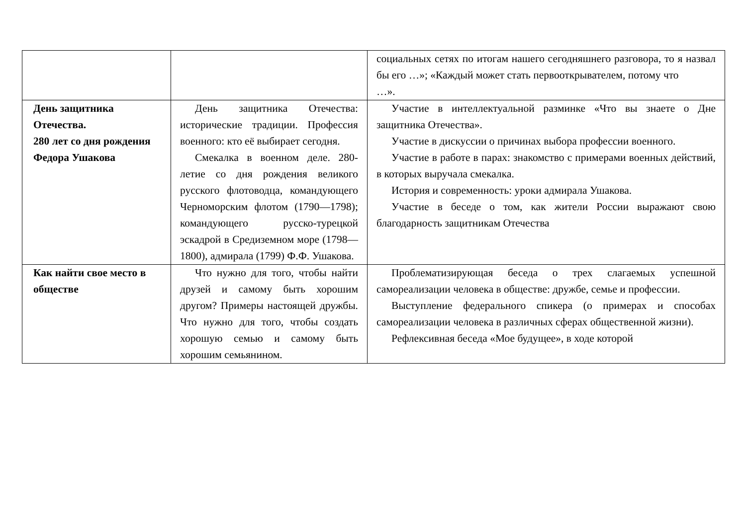| | | социальных сетях по итогам нашего сегодняшнего разговора, то я назвал бы его …»; «Каждый может стать первооткрывателем, потому что …». |
| День защитника Отечества. 280 лет со дня рождения Федора Ушакова | День защитника Отечества: исторические традиции. Профессия военного: кто её выбирает сегодня. Смекалка в военном деле. 280-летие со дня рождения великого русского флотоводца, командующего Черноморским флотом (1790—1798); командующего русско-турецкой эскадрой в Средиземном море (1798—1800), адмирала (1799) Ф.Ф. Ушакова. | Участие в интеллектуальной разминке «Что вы знаете о Дне защитника Отечества». Участие в дискуссии о причинах выбора профессии военного. Участие в работе в парах: знакомство с примерами военных действий, в которых выручала смекалка. История и современность: уроки адмирала Ушакова. Участие в беседе о том, как жители России выражают свою благодарность защитникам Отечества |
| Как найти свое место в обществе | Что нужно для того, чтобы найти друзей и самому быть хорошим другом? Примеры настоящей дружбы. Что нужно для того, чтобы создать хорошую семью и самому быть хорошим семьянином. | Проблематизирующая беседа о трех слагаемых успешной самореализации человека в обществе: дружбе, семье и профессии. Выступление федерального спикера (о примерах и способах самореализации человека в различных сферах общественной жизни). Рефлексивная беседа «Мое будущее», в ходе которой |